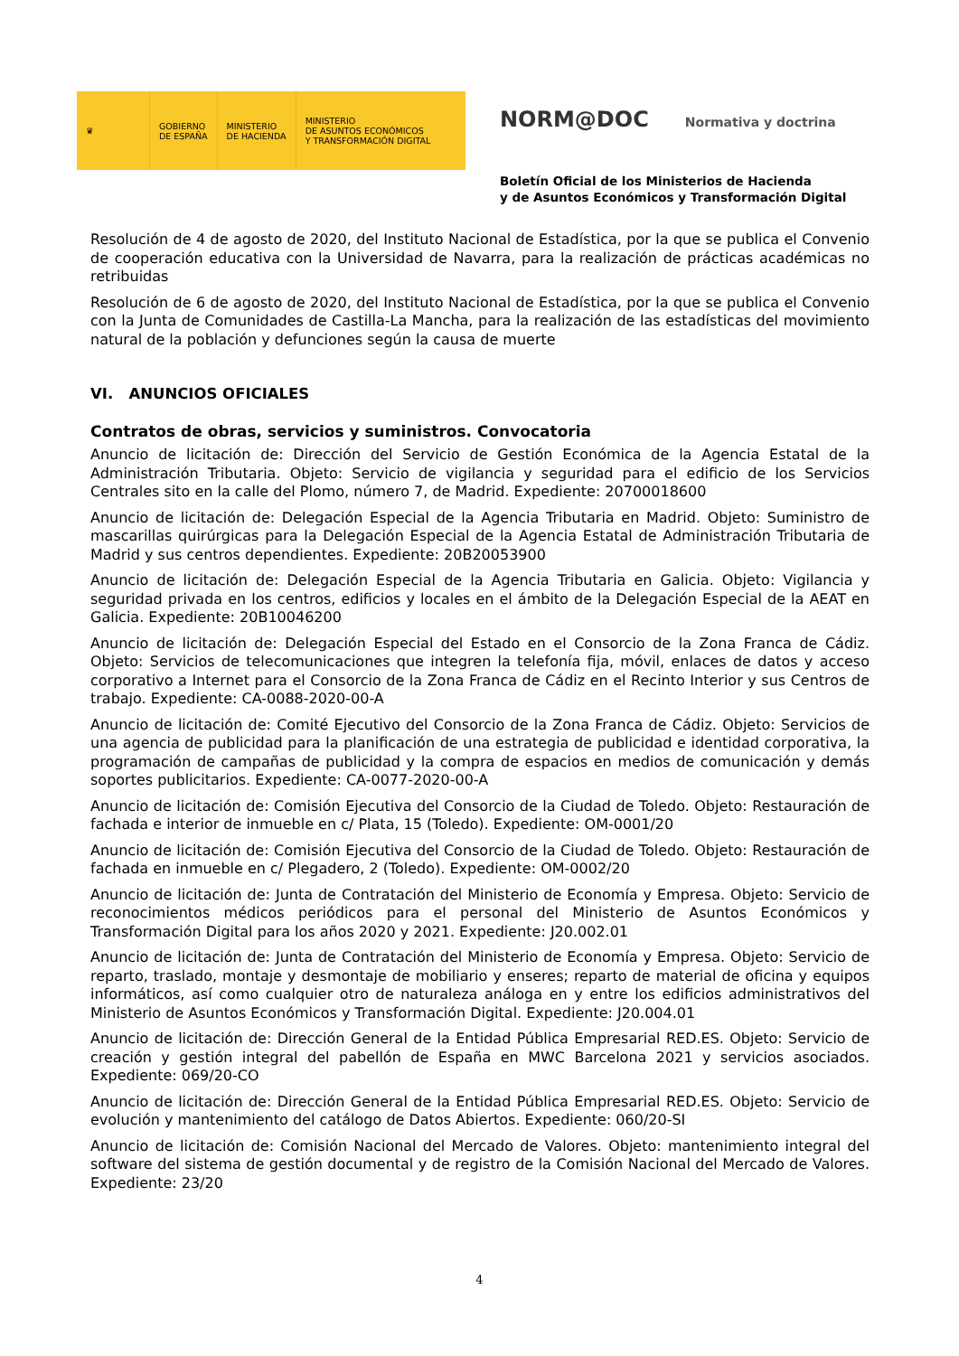♛
GOBIERNO
DE ESPAÑA
MINISTERIO
DE HACIENDA
MINISTERIO
DE ASUNTOS ECONÓMICOS
Y TRANSFORMACIÓN DIGITAL
NORM@DOC Normativa y doctrina
Boletín Oficial de los Ministerios de Hacienda
y de Asuntos Económicos y Transformación Digital
Resolución de 4 de agosto de 2020, del Instituto Nacional de Estadística, por la que se publica el Convenio de cooperación educativa con la Universidad de Navarra, para la realización de prácticas académicas no retribuidas
Resolución de 6 de agosto de 2020, del Instituto Nacional de Estadística, por la que se publica el Convenio con la Junta de Comunidades de Castilla-La Mancha, para la realización de las estadísticas del movimiento natural de la población y defunciones según la causa de muerte
VI. ANUNCIOS OFICIALES
Contratos de obras, servicios y suministros. Convocatoria
Anuncio de licitación de: Dirección del Servicio de Gestión Económica de la Agencia Estatal de la Administración Tributaria. Objeto: Servicio de vigilancia y seguridad para el edificio de los Servicios Centrales sito en la calle del Plomo, número 7, de Madrid. Expediente: 20700018600
Anuncio de licitación de: Delegación Especial de la Agencia Tributaria en Madrid. Objeto: Suministro de mascarillas quirúrgicas para la Delegación Especial de la Agencia Estatal de Administración Tributaria de Madrid y sus centros dependientes. Expediente: 20B20053900
Anuncio de licitación de: Delegación Especial de la Agencia Tributaria en Galicia. Objeto: Vigilancia y seguridad privada en los centros, edificios y locales en el ámbito de la Delegación Especial de la AEAT en Galicia. Expediente: 20B10046200
Anuncio de licitación de: Delegación Especial del Estado en el Consorcio de la Zona Franca de Cádiz. Objeto: Servicios de telecomunicaciones que integren la telefonía fija, móvil, enlaces de datos y acceso corporativo a Internet para el Consorcio de la Zona Franca de Cádiz en el Recinto Interior y sus Centros de trabajo. Expediente: CA-0088-2020-00-A
Anuncio de licitación de: Comité Ejecutivo del Consorcio de la Zona Franca de Cádiz. Objeto: Servicios de una agencia de publicidad para la planificación de una estrategia de publicidad e identidad corporativa, la programación de campañas de publicidad y la compra de espacios en medios de comunicación y demás soportes publicitarios. Expediente: CA-0077-2020-00-A
Anuncio de licitación de: Comisión Ejecutiva del Consorcio de la Ciudad de Toledo. Objeto: Restauración de fachada e interior de inmueble en c/ Plata, 15 (Toledo). Expediente: OM-0001/20
Anuncio de licitación de: Comisión Ejecutiva del Consorcio de la Ciudad de Toledo. Objeto: Restauración de fachada en inmueble en c/ Plegadero, 2 (Toledo). Expediente: OM-0002/20
Anuncio de licitación de: Junta de Contratación del Ministerio de Economía y Empresa. Objeto: Servicio de reconocimientos médicos periódicos para el personal del Ministerio de Asuntos Económicos y Transformación Digital para los años 2020 y 2021. Expediente: J20.002.01
Anuncio de licitación de: Junta de Contratación del Ministerio de Economía y Empresa. Objeto: Servicio de reparto, traslado, montaje y desmontaje de mobiliario y enseres; reparto de material de oficina y equipos informáticos, así como cualquier otro de naturaleza análoga en y entre los edificios administrativos del Ministerio de Asuntos Económicos y Transformación Digital. Expediente: J20.004.01
Anuncio de licitación de: Dirección General de la Entidad Pública Empresarial RED.ES. Objeto: Servicio de creación y gestión integral del pabellón de España en MWC Barcelona 2021 y servicios asociados. Expediente: 069/20-CO
Anuncio de licitación de: Dirección General de la Entidad Pública Empresarial RED.ES. Objeto: Servicio de evolución y mantenimiento del catálogo de Datos Abiertos. Expediente: 060/20-SI
Anuncio de licitación de: Comisión Nacional del Mercado de Valores. Objeto: mantenimiento integral del software del sistema de gestión documental y de registro de la Comisión Nacional del Mercado de Valores. Expediente: 23/20
4